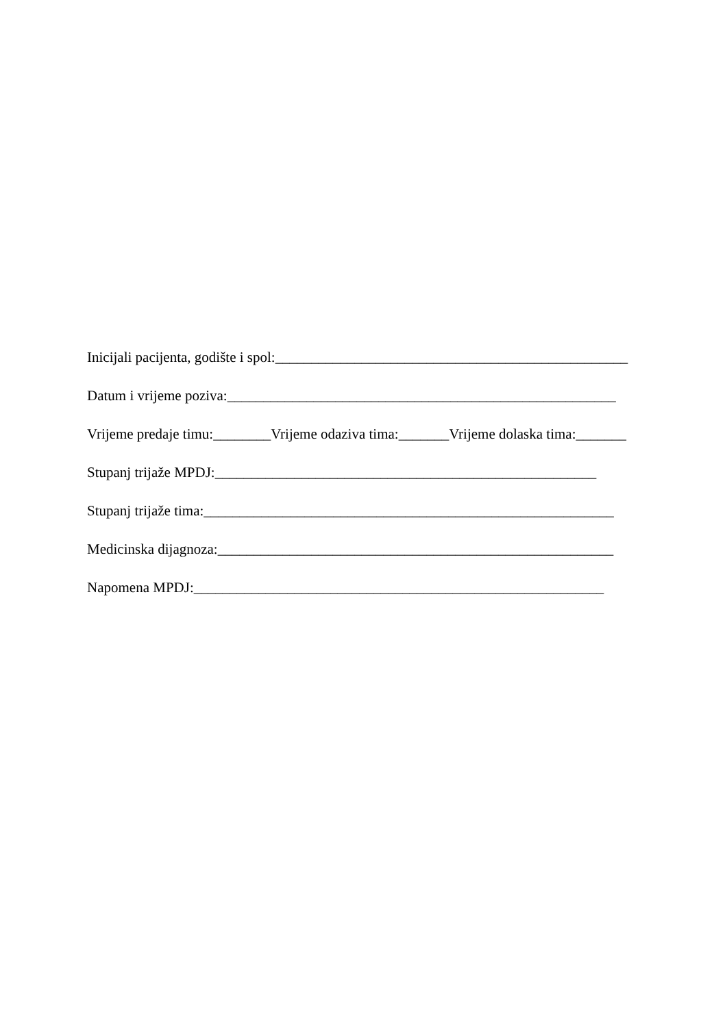Inicijali pacijenta, godište i spol:_________________________________________________
Datum i vrijeme poziva:______________________________________________________
Vrijeme predaje timu:________Vrijeme odaziva tima:_______Vrijeme dolaska tima:_______
Stupanj trijaže MPDJ:_____________________________________________________
Stupanj trijaže tima:_________________________________________________________
Medicinska dijagnoza:_______________________________________________________
Napomena MPDJ:_________________________________________________________